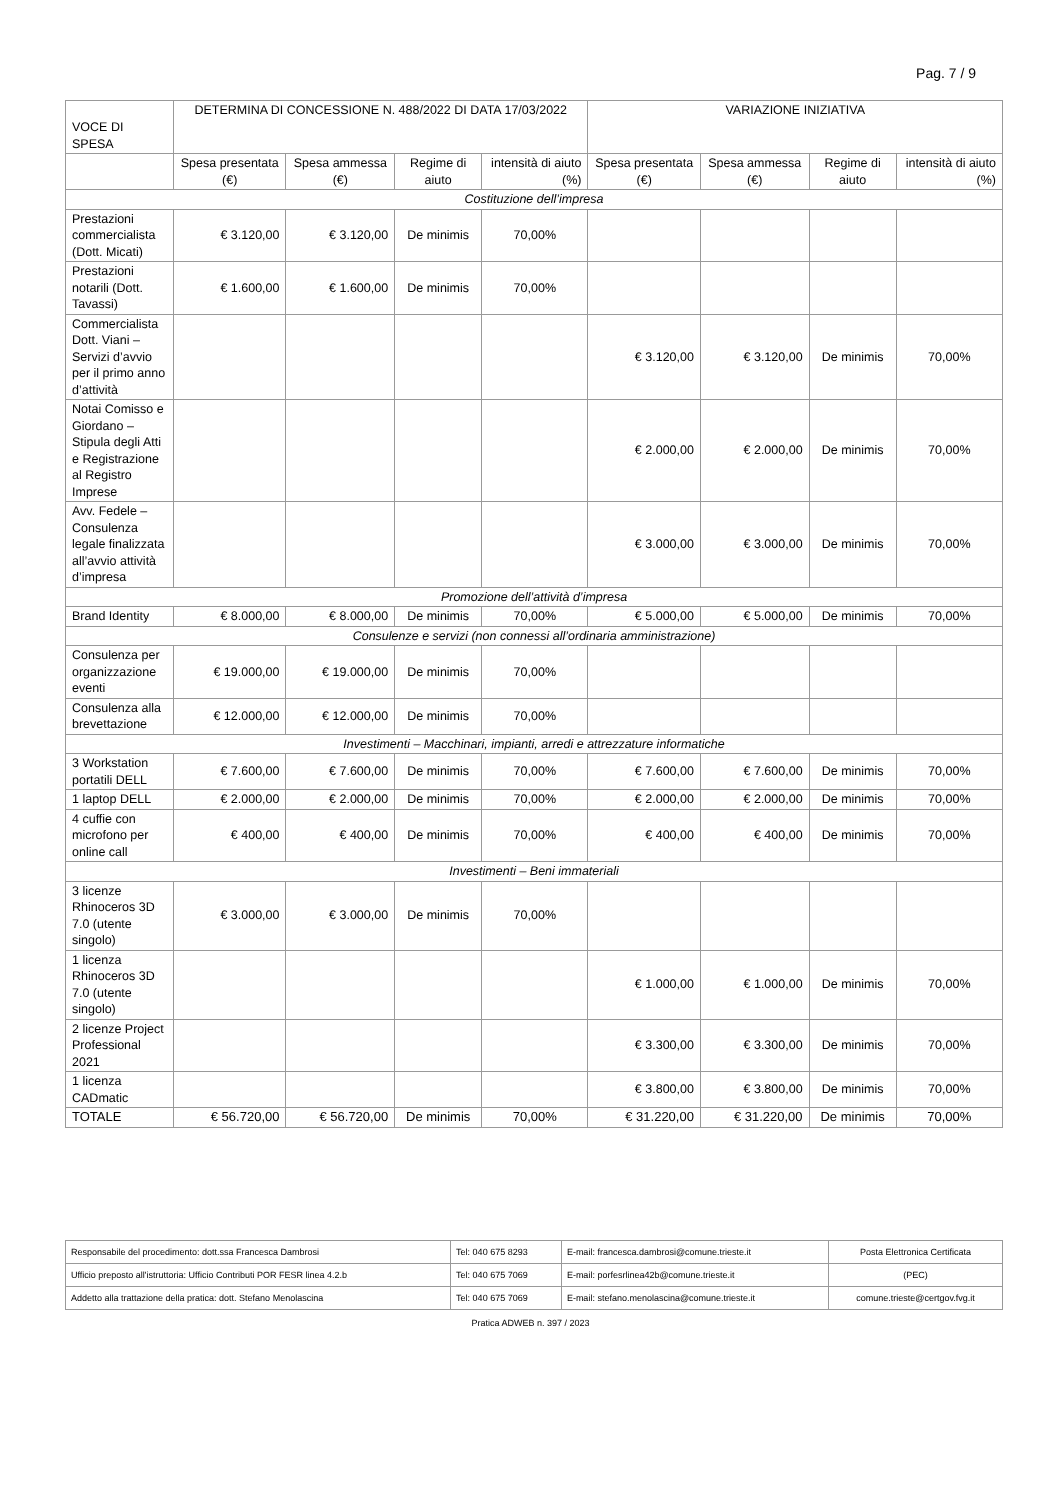Pag. 7 / 9
| VOCE DI SPESA | DETERMINA DI CONCESSIONE N. 488/2022 DI DATA 17/03/2022 | | | | VARIAZIONE INIZIATIVA | | | |
| --- | --- | --- | --- | --- | --- | --- | --- | --- |
| | Spesa presentata (€) | Spesa ammessa (€) | Regime di aiuto | intensità di aiuto (%) | Spesa presentata (€) | Spesa ammessa (€) | Regime di aiuto | intensità di aiuto (%) |
| Costituzione dell’impresa | | | | | | | | |
| Prestazioni commercialista (Dott. Micati) | € 3.120,00 | € 3.120,00 | De minimis | 70,00% | | | | |
| Prestazioni notarili (Dott. Tavassi) | € 1.600,00 | € 1.600,00 | De minimis | 70,00% | | | | |
| Commercialista Dott. Viani – Servizi d’avvio per il primo anno d’attività | | | | | € 3.120,00 | € 3.120,00 | De minimis | 70,00% |
| Notai Comisso e Giordano – Stipula degli Atti e Registrazione al Registro Imprese | | | | | € 2.000,00 | € 2.000,00 | De minimis | 70,00% |
| Avv. Fedele – Consulenza legale finalizzata all’avvio attività d’impresa | | | | | € 3.000,00 | € 3.000,00 | De minimis | 70,00% |
| Promozione dell’attività d’impresa | | | | | | | | |
| Brand Identity | € 8.000,00 | € 8.000,00 | De minimis | 70,00% | € 5.000,00 | € 5.000,00 | De minimis | 70,00% |
| Consulenze e servizi (non connessi all’ordinaria amministrazione) | | | | | | | | |
| Consulenza per organizzazione eventi | € 19.000,00 | € 19.000,00 | De minimis | 70,00% | | | | |
| Consulenza alla brevettazione | € 12.000,00 | € 12.000,00 | De minimis | 70,00% | | | | |
| Investimenti – Macchinari, impianti, arredi e attrezzature informatiche | | | | | | | | |
| 3 Workstation portatili DELL | € 7.600,00 | € 7.600,00 | De minimis | 70,00% | € 7.600,00 | € 7.600,00 | De minimis | 70,00% |
| 1 laptop DELL | € 2.000,00 | € 2.000,00 | De minimis | 70,00% | € 2.000,00 | € 2.000,00 | De minimis | 70,00% |
| 4 cuffie con microfono per online call | € 400,00 | € 400,00 | De minimis | 70,00% | € 400,00 | € 400,00 | De minimis | 70,00% |
| Investimenti – Beni immateriali | | | | | | | | |
| 3 licenze Rhinoceros 3D 7.0 (utente singolo) | € 3.000,00 | € 3.000,00 | De minimis | 70,00% | | | | |
| 1 licenza Rhinoceros 3D 7.0 (utente singolo) | | | | | € 1.000,00 | € 1.000,00 | De minimis | 70,00% |
| 2 licenze Project Professional 2021 | | | | | € 3.300,00 | € 3.300,00 | De minimis | 70,00% |
| 1 licenza CADmatic | | | | | € 3.800,00 | € 3.800,00 | De minimis | 70,00% |
| TOTALE | € 56.720,00 | € 56.720,00 | De minimis | 70,00% | € 31.220,00 | € 31.220,00 | De minimis | 70,00% |
| Responsabile del procedimento: dott.ssa Francesca Dambrosi | Tel: 040 675 8293 | E-mail: francesca.dambrosi@comune.trieste.it | Posta Elettronica Certificata |
| Ufficio preposto all'istruttoria: Ufficio Contributi POR FESR linea 4.2.b | Tel: 040 675 7069 | E-mail: porfesrlinea42b@comune.trieste.it | (PEC) |
| Addetto alla trattazione della pratica: dott. Stefano Menolascina | Tel: 040 675 7069 | E-mail: stefano.menolascina@comune.trieste.it | comune.trieste@certgov.fvg.it |
Pratica ADWEB n. 397 / 2023